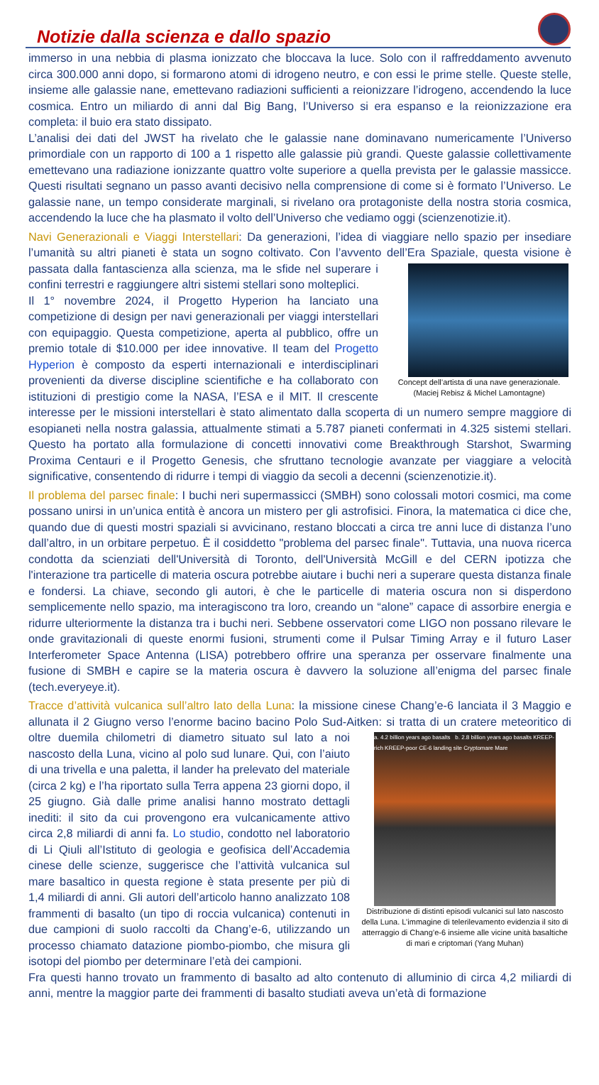Notizie dalla scienza e dallo spazio
immerso in una nebbia di plasma ionizzato che bloccava la luce. Solo con il raffreddamento avvenuto circa 300.000 anni dopo, si formarono atomi di idrogeno neutro, e con essi le prime stelle. Queste stelle, insieme alle galassie nane, emettevano radiazioni sufficienti a reionizzare l’idrogeno, accendendo la luce cosmica. Entro un miliardo di anni dal Big Bang, l’Universo si era espanso e la reionizzazione era completa: il buio era stato dissipato.
L’analisi dei dati del JWST ha rivelato che le galassie nane dominavano numericamente l’Universo primordiale con un rapporto di 100 a 1 rispetto alle galassie più grandi. Queste galassie collettivamente emettevano una radiazione ionizzante quattro volte superiore a quella prevista per le galassie massicce. Questi risultati segnano un passo avanti decisivo nella comprensione di come si è formato l’Universo. Le galassie nane, un tempo considerate marginali, si rivelano ora protagoniste della nostra storia cosmica, accendendo la luce che ha plasmato il volto dell’Universo che vediamo oggi (scienzenotizie.it).
Navi Generazionali e Viaggi Interstellari: Da generazioni, l’idea di viaggiare nello spazio per insediare l’umanità su altri pianeti è stata un sogno coltivato. Con l’avvento dell’Era Spaziale, questa visione è Concept dell’artista di una nave generazionale.
(Maciej Rebisz & Michel Lamontagne) passata dalla fantascienza alla scienza, ma le sfide nel superare i confini terrestri e raggiungere altri sistemi stellari sono molteplici.
Il 1° novembre 2024, il Progetto Hyperion ha lanciato una competizione di design per navi generazionali per viaggi interstellari con equipaggio. Questa competizione, aperta al pubblico, offre un premio totale di $10.000 per idee innovative. Il team del Progetto Hyperion è composto da esperti internazionali e interdisciplinari provenienti da diverse discipline scientifiche e ha collaborato con istituzioni di prestigio come la NASA, l’ESA e il MIT. Il crescente interesse per le missioni interstellari è stato alimentato dalla scoperta di un numero sempre maggiore di esopianeti nella nostra galassia, attualmente stimati a 5.787 pianeti confermati in 4.325 sistemi stellari. Questo ha portato alla formulazione di concetti innovativi come Breakthrough Starshot, Swarming Proxima Centauri e il Progetto Genesis, che sfruttano tecnologie avanzate per viaggiare a velocità significative, consentendo di ridurre i tempi di viaggio da secoli a decenni (scienzenotizie.it).
Il problema del parsec finale: I buchi neri supermassicci (SMBH) sono colossali motori cosmici, ma come possano unirsi in un’unica entità è ancora un mistero per gli astrofisici. Finora, la matematica ci dice che, quando due di questi mostri spaziali si avvicinano, restano bloccati a circa tre anni luce di distanza l’uno dall’altro, in un orbitare perpetuo. È il cosiddetto "problema del parsec finale". Tuttavia, una nuova ricerca condotta da scienziati dell'Università di Toronto, dell'Università McGill e del CERN ipotizza che l'interazione tra particelle di materia oscura potrebbe aiutare i buchi neri a superare questa distanza finale e fondersi. La chiave, secondo gli autori, è che le particelle di materia oscura non si disperdono semplicemente nello spazio, ma interagiscono tra loro, creando un “alone” capace di assorbire energia e ridurre ulteriormente la distanza tra i buchi neri. Sebbene osservatori come LIGO non possano rilevare le onde gravitazionali di queste enormi fusioni, strumenti come il Pulsar Timing Array e il futuro Laser Interferometer Space Antenna (LISA) potrebbero offrire una speranza per osservare finalmente una fusione di SMBH e capire se la materia oscura è davvero la soluzione all’enigma del parsec finale (tech.everyeye.it).
Tracce d’attività vulcanica sull’altro lato della Luna: la missione cinese Chang’e-6 lanciata il 3 Maggio e allunata il 2 Giugno verso l’enorme bacino bacino Polo Sud-Aitken: si tratta di un cratere a. 4.2 billion years ago basalts b. 2.8 billion years ago basalts KREEP-rich KREEP-poor CE-6 landing site Cryptomare Mare
Distribuzione di distinti episodi vulcanici sul lato nascosto della Luna. L’immagine di telerilevamento evidenzia il sito di atterraggio di Chang’e-6 insieme alle vicine unità basaltiche di mari e criptomari (Yang Muhan) meteoritico di oltre duemila chilometri di diametro situato sul lato a noi nascosto della Luna, vicino al polo sud lunare. Qui, con l’aiuto di una trivella e una paletta, il lander ha prelevato del materiale (circa 2 kg) e l’ha riportato sulla Terra appena 23 giorni dopo, il 25 giugno. Già dalle prime analisi hanno mostrato dettagli inediti: il sito da cui provengono era vulcanicamente attivo circa 2,8 miliardi di anni fa. Lo studio, condotto nel laboratorio di Li Qiuli all’Istituto di geologia e geofisica dell’Accademia cinese delle scienze, suggerisce che l’attività vulcanica sul mare basaltico in questa regione è stata presente per più di 1,4 miliardi di anni. Gli autori dell’articolo hanno analizzato 108 frammenti di basalto (un tipo di roccia vulcanica) contenuti in due campioni di suolo raccolti da Chang’e-6, utilizzando un processo chiamato datazione piombo-piombo, che misura gli isotopi del piombo per determinare l’età dei campioni.
Fra questi hanno trovato un frammento di basalto ad alto contenuto di alluminio di circa 4,2 miliardi di anni, mentre la maggior parte dei frammenti di basalto studiati aveva un’età di formazione